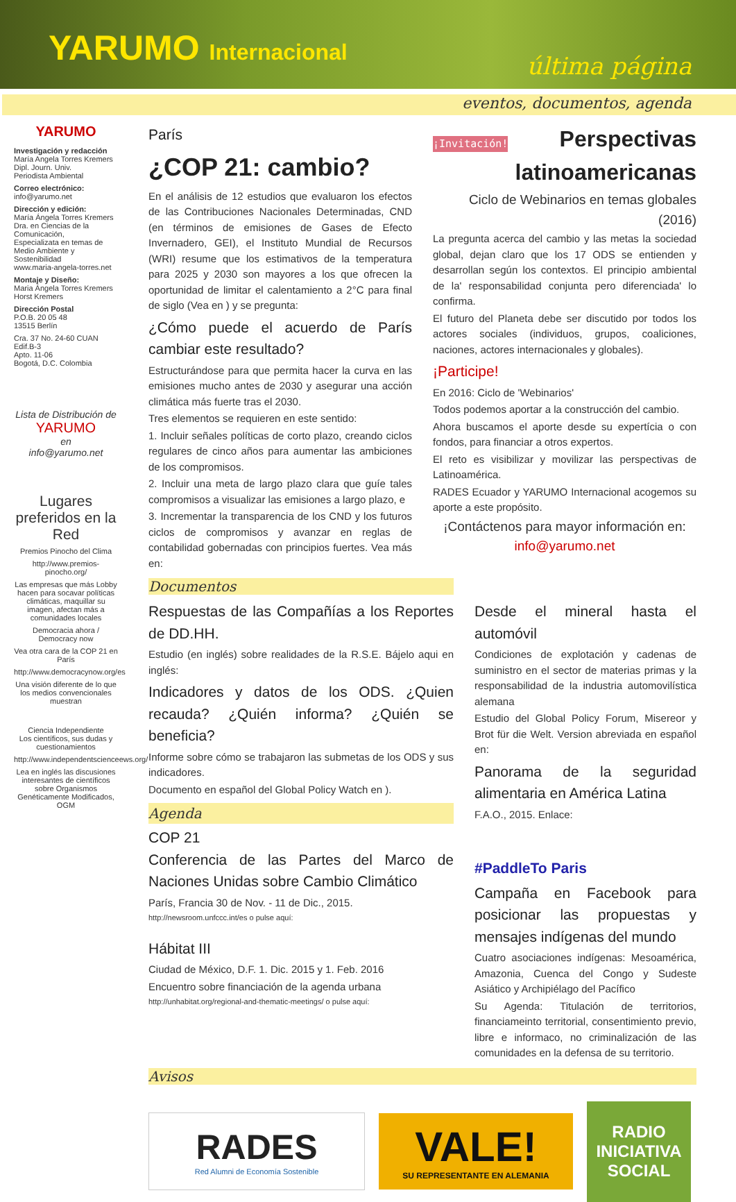YARUMO Internacional
última página
eventos, documentos, agenda
YARUMO
Investigación y redacción
María Angela Torres Kremers
Dipl. Journ. Univ.
Periodista Ambiental
Correo electrónico:
info@yarumo.net
Dirección y edición:
María Ángela Torres Kremers
Dra. en Ciencias de la Comunicación,
Especializata en temas de Medio Ambiente y Sostenibilidad
www.maria-angela-torres.net
Montaje y Diseño:
Maria Ángela Torres Kremers
Horst Kremers
Dirección Postal
P.O.B. 20 05 48
13515 Berlín
Cra. 37 No. 24-60 CUAN Edif.B-3
Apto. 11-06
Bogotá, D.C. Colombia
Lista de Distribución de
YARUMO
en
info@yarumo.net
Lugares preferidos en la Red
Premios Pinocho del Clima
http://www.premios-pinocho.org/
Las empresas que más Lobby hacen para socavar políticas climáticas, maquillar su imagen, afectan más a comunidades locales
Democracia ahora / Democracy now
Vea otra cara de la COP 21 en París
http://www.democracynow.org/es
Una visión diferente de lo que los medios convencionales muestran
Ciencia Independiente
Los científicos, sus dudas y cuestionamientos
http://www.independentscienceews.org/
Lea en inglés las discusiones interesantes de científicos sobre Organismos Genéticamente Modificados, OGM
París
¿COP 21: cambio?
En el análisis de 12 estudios que evaluaron los efectos de las Contribuciones Nacionales Determinadas, CND (en términos de emisiones de Gases de Efecto Invernadero, GEI), el Instituto Mundial de Recursos (WRI) resume que los estimativos de la temperatura para 2025 y 2030 son mayores a los que ofrecen la oportunidad de limitar el calentamiento a 2°C para final de siglo (Vea en ) y se pregunta:
¿Cómo puede el acuerdo de París cambiar este resultado?
Estructurándose para que permita hacer la curva en las emisiones mucho antes de 2030 y asegurar una acción climática más fuerte tras el 2030.
Tres elementos se requieren en este sentido:
1. Incluir señales políticas de corto plazo, creando ciclos regulares de cinco años para aumentar las ambiciones de los compromisos.
2. Incluir una meta de largo plazo clara que guíe tales compromisos a visualizar las emisiones a largo plazo, e
3. Incrementar la transparencia de los CND y los futuros ciclos de compromisos y avanzar en reglas de contabilidad gobernadas con principios fuertes. Vea más en:
¡Invitación! Perspectivas latinoamericanas
Ciclo de Webinarios en temas globales (2016)
La pregunta acerca del cambio y las metas la sociedad global, dejan claro que los 17 ODS se entienden y desarrollan según los contextos. El principio ambiental de la' responsabilidad conjunta pero diferenciada' lo confirma.
El futuro del Planeta debe ser discutido por todos los actores sociales (individuos, grupos, coaliciones, naciones, actores internacionales y globales).
¡Participe!
En 2016: Ciclo de 'Webinarios'
Todos podemos aportar a la construcción del cambio.
Ahora buscamos el aporte desde su expertícia o con fondos, para financiar a otros expertos.
El reto es visibilizar y movilizar las perspectivas de Latinoamérica.
RADES Ecuador y YARUMO Internacional acogemos su aporte a este propósito.
¡Contáctenos para mayor información en:
info@yarumo.net
Documentos
Respuestas de las Compañías a los Reportes de DD.HH.
Estudio (en inglés) sobre realidades de la R.S.E. Bájelo aqui en inglés:
Indicadores y datos de los ODS. ¿Quien recauda? ¿Quién informa? ¿Quién se beneficia?
Informe sobre cómo se trabajaron las submetas de los ODS y sus indicadores.
Documento en español del Global Policy Watch en ).
Agenda
COP 21
Conferencia de las Partes del Marco de Naciones Unidas sobre Cambio Climático
París, Francia 30 de Nov. - 11 de Dic., 2015.
http://newsroom.unfccc.int/es o pulse aquí:
Hábitat III
Ciudad de México, D.F. 1. Dic. 2015 y 1. Feb. 2016
Encuentro sobre financiación de la agenda urbana
http://unhabitat.org/regional-and-thematic-meetings/ o pulse aquí:
Desde el mineral hasta el automóvil
Condiciones de explotación y cadenas de suministro en el sector de materias primas y la responsabilidad de la industria automovilística alemana
Estudio del Global Policy Forum, Misereor y Brot für die Welt. Version abreviada en español en:
Panorama de la seguridad alimentaria en América Latina
F.A.O., 2015. Enlace:
#PaddleTo Paris
Campaña en Facebook para posicionar las propuestas y mensajes indígenas del mundo
Cuatro asociaciones indígenas: Mesoamérica, Amazonia, Cuenca del Congo y Sudeste Asiático y Archipiélago del Pacífico
Su Agenda: Titulación de territorios, financiameinto territorial, consentimiento previo, libre e informaco, no criminalización de las comunidades en la defensa de su territorio.
Avisos
RADES
Red Alumni de Economía Sostenible
VALE!
SU REPRESENTANTE EN ALEMANIA
RADIO INICIATIVA SOCIAL